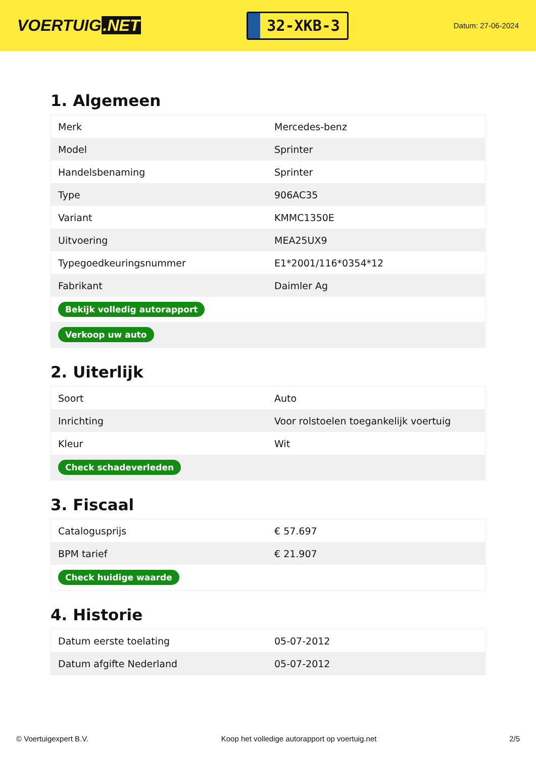VOERTUIG.NET
32-XKB-3
Datum: 27-06-2024
1. Algemeen
| Merk | Mercedes-benz |
| Model | Sprinter |
| Handelsbenaming | Sprinter |
| Type | 906AC35 |
| Variant | KMMC1350E |
| Uitvoering | MEA25UX9 |
| Typegoedkeuringsnummer | E1*2001/116*0354*12 |
| Fabrikant | Daimler Ag |
| Bekijk volledig autorapport | |
| Verkoop uw auto | |
2. Uiterlijk
| Soort | Auto |
| Inrichting | Voor rolstoelen toegankelijk voertuig |
| Kleur | Wit |
| Check schadeverleden | |
3. Fiscaal
| Catalogusprijs | € 57.697 |
| BPM tarief | € 21.907 |
| Check huidige waarde | |
4. Historie
| Datum eerste toelating | 05-07-2012 |
| Datum afgifte Nederland | 05-07-2012 |
© Voertuigexpert B.V. Koop het volledige autorapport op voertuig.net 2/5